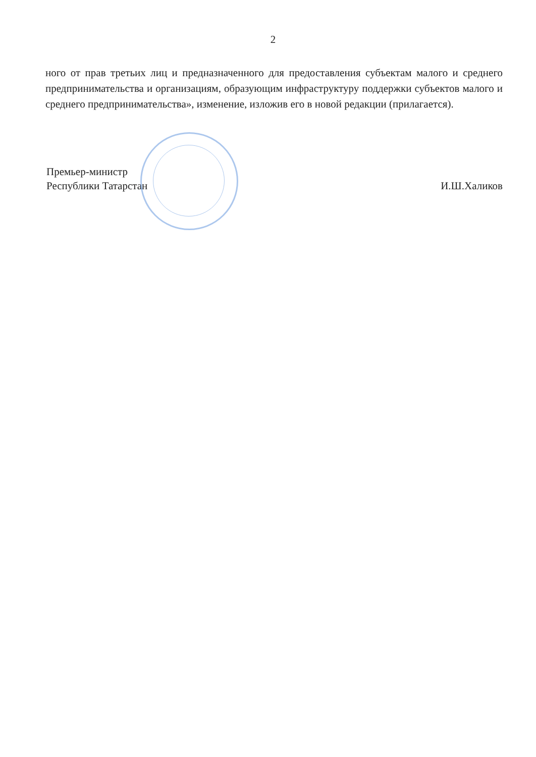2
ного от прав третьих лиц и предназначенного для предоставления субъектам малого и среднего предпринимательства и организациям, образующим инфраструктуру поддержки субъектов малого и среднего предпринимательства», изменение, изложив его в новой редакции (прилагается).
Премьер-министр
Республики Татарстан
И.Ш.Халиков